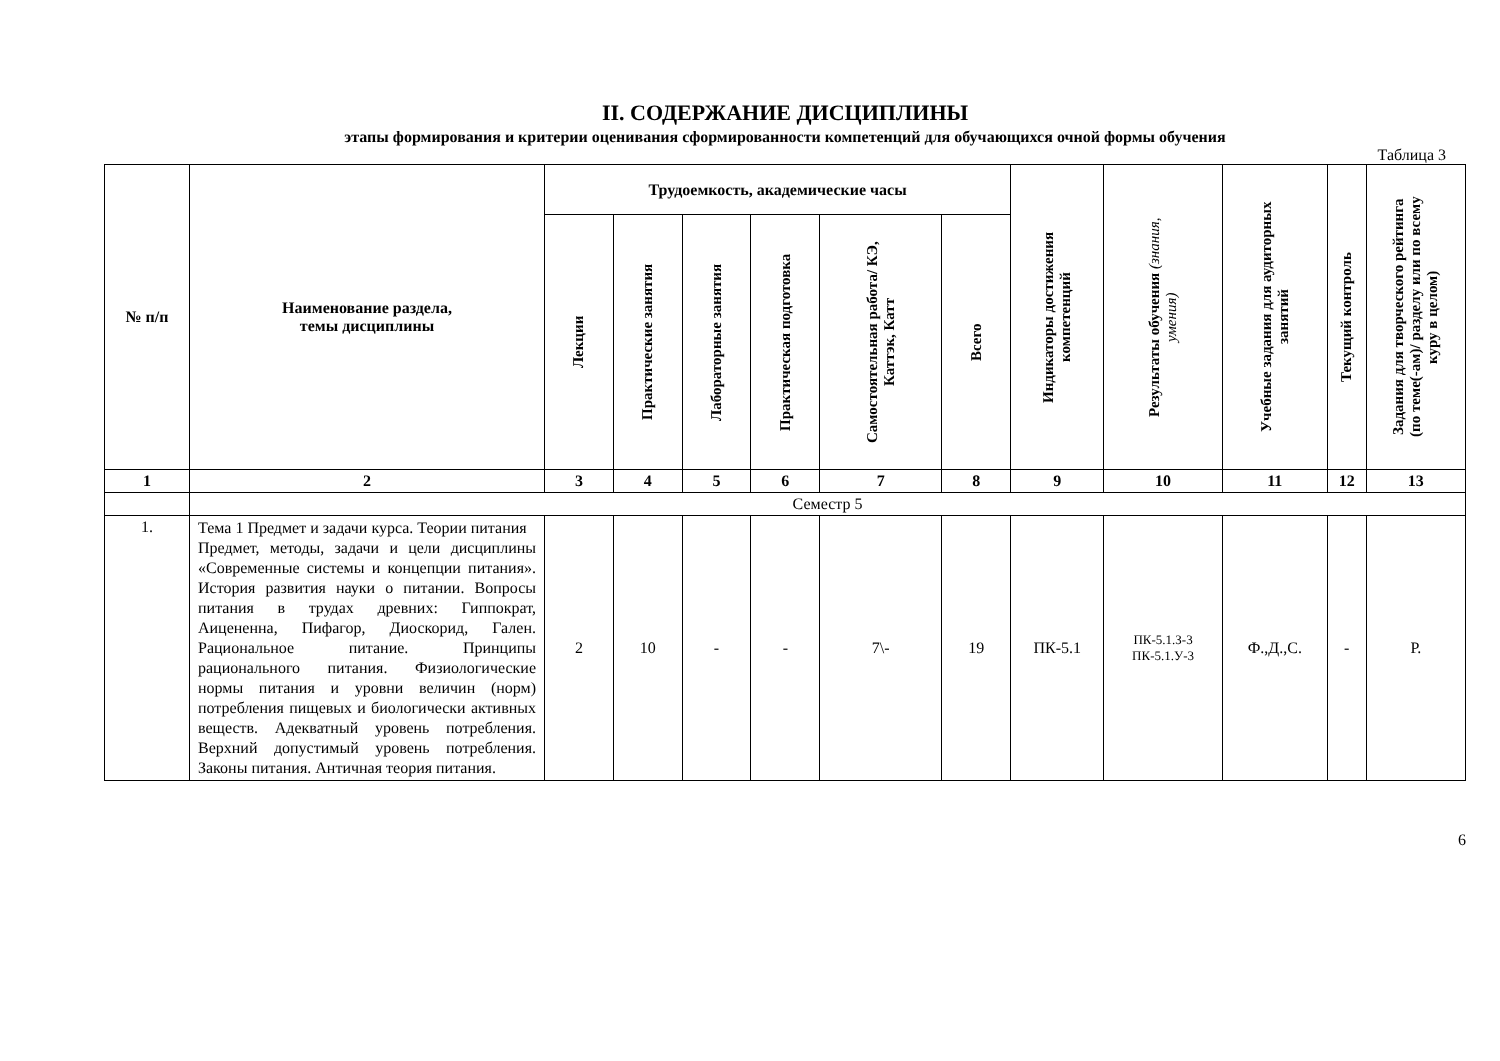II. СОДЕРЖАНИЕ ДИСЦИПЛИНЫ
этапы формирования и критерии оценивания сформированности компетенций для обучающихся очной формы обучения
Таблица 3
| № п/п | Наименование раздела, темы дисциплины | Трудоемкость, академические часы | | | | | | Индикаторы достижения компетенций | Результаты обучения (знания, умения) | Учебные задания для аудиторных занятий | Текущий контроль | Задания для творческого рейтинга (по теме(-ам)/ разделу или по всему куру в целом) |
| --- | --- | --- | --- | --- | --- | --- | --- | --- | --- | --- | --- | --- |
| | | Лекции | Практические занятия | Лабораторные занятия | Практическая подготовка | Самостоятельная работа/ КЭ, Каттэк, Катт | Всего | | | | | |
| 1 | 2 | 3 | 4 | 5 | 6 | 7 | 8 | 9 | 10 | 11 | 12 | 13 |
| | Семестр 5 | | | | | | | | | | | |
| 1. | Тема 1 Предмет и задачи курса. Теории питания Предмет, методы, задачи и цели дисциплины «Современные системы и концепции питания». История развития науки о питании. Вопросы питания в трудах древних: Гиппократ, Аицененна, Пифагор, Диоскорид, Гален. Рациональное питание. Принципы рационального питания. Физиологические нормы питания и уровни величин (норм) потребления пищевых и биологически активных веществ. Адекватный уровень потребления. Верхний допустимый уровень потребления. Законы питания. Античная теория питания. | 2 | 10 | - | - | 7\- | 19 | ПК-5.1 | ПК-5.1.З-3 ПК-5.1.У-3 | Ф.,Д.,С. | - | Р. |
6